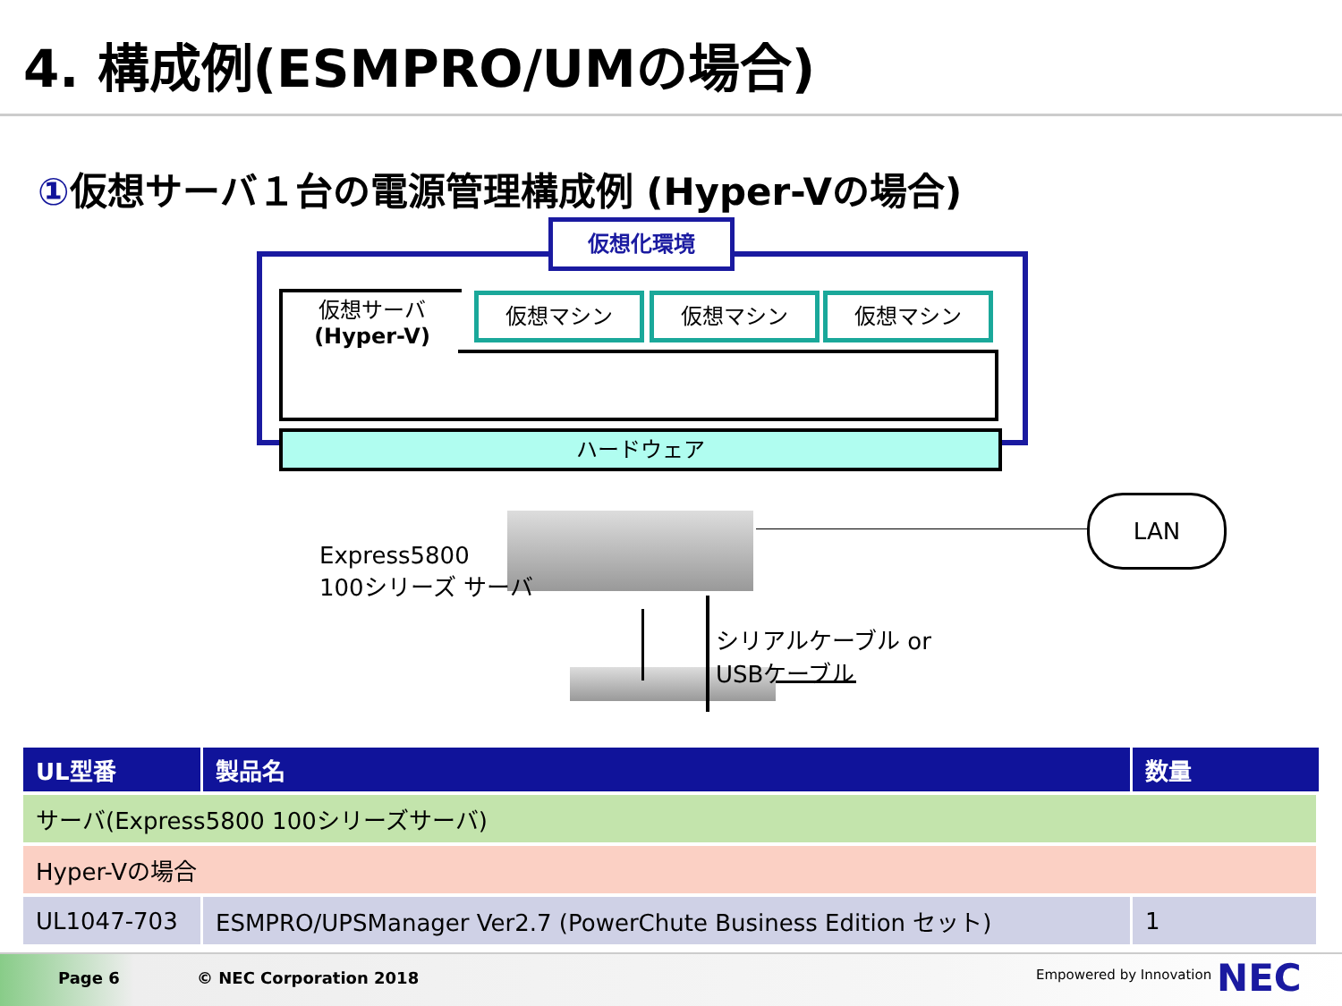4. 構成例(ESMPRO/UMの場合)
①仮想サーバ１台の電源管理構成例 (Hyper-Vの場合)
仮想化環境
仮想サーバ
(Hyper-V)
仮想マシン 仮想マシン 仮想マシン
ハードウェア
LAN
Express5800
100シリーズ サーバ
シリアルケーブル or
USBケーブル
| UL型番 | 製品名 | 数量 |
| --- | --- | --- |
| サーバ(Express5800 100シリーズサーバ) | | |
| Hyper-Vの場合 | | |
| UL1047-703 | ESMPRO/UPSManager Ver2.7 (PowerChute Business Edition セット) | 1 |
Page 6 © NEC Corporation 2018 Empowered by Innovation NEC